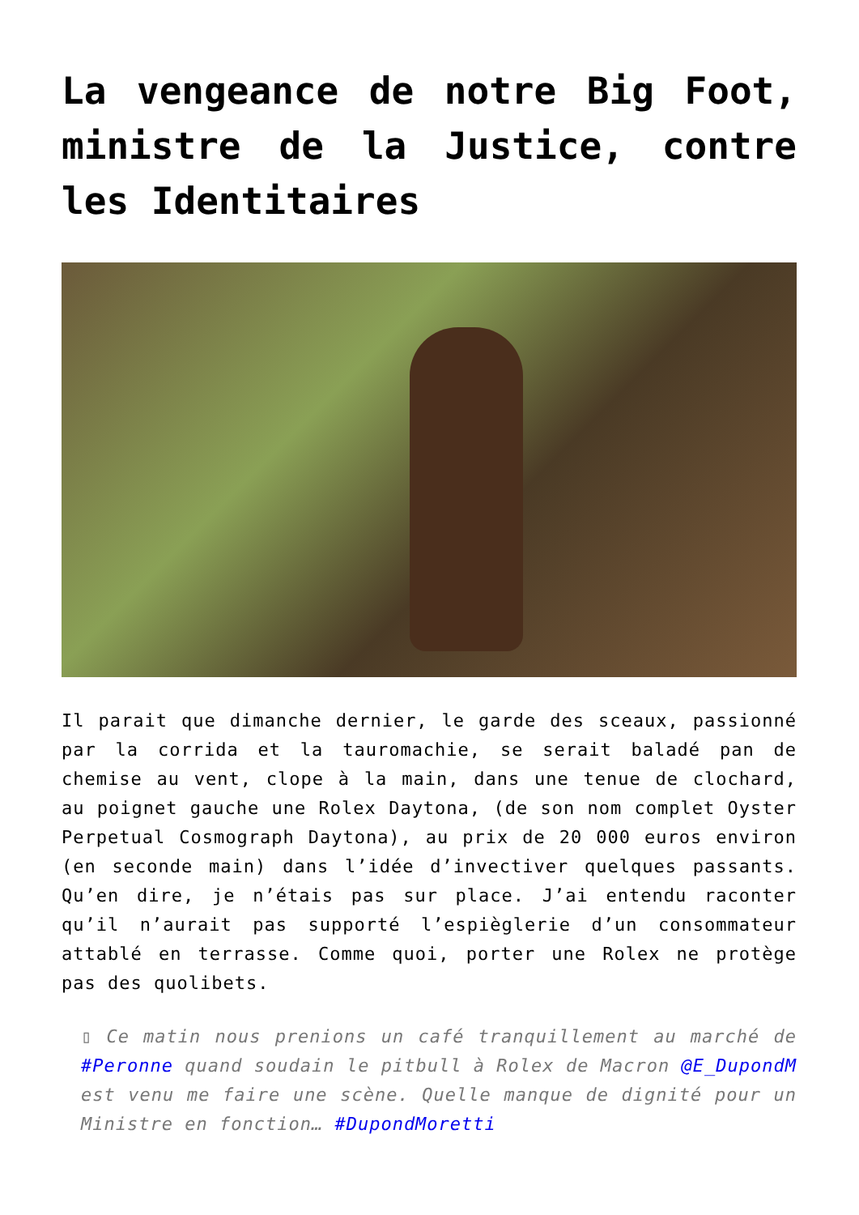La vengeance de notre Big Foot, ministre de la Justice, contre les Identitaires
Il parait que dimanche dernier, le garde des sceaux, passionné par la corrida et la tauromachie, se serait baladé pan de chemise au vent, clope à la main, dans une tenue de clochard, au poignet gauche une Rolex Daytona, (de son nom complet Oyster Perpetual Cosmograph Daytona), au prix de 20 000 euros environ (en seconde main) dans l’idée d’invectiver quelques passants. Qu’en dire, je n’étais pas sur place. J’ai entendu raconter qu’il n’aurait pas supporté l’espièglerie d’un consommateur attablé en terrasse. Comme quoi, porter une Rolex ne protège pas des quolibets.
▯ Ce matin nous prenions un café tranquillement au marché de #Peronne quand soudain le pitbull à Rolex de Macron @E_DupondM est venu me faire une scène. Quelle manque de dignité pour un Ministre en fonction… #DupondMoretti